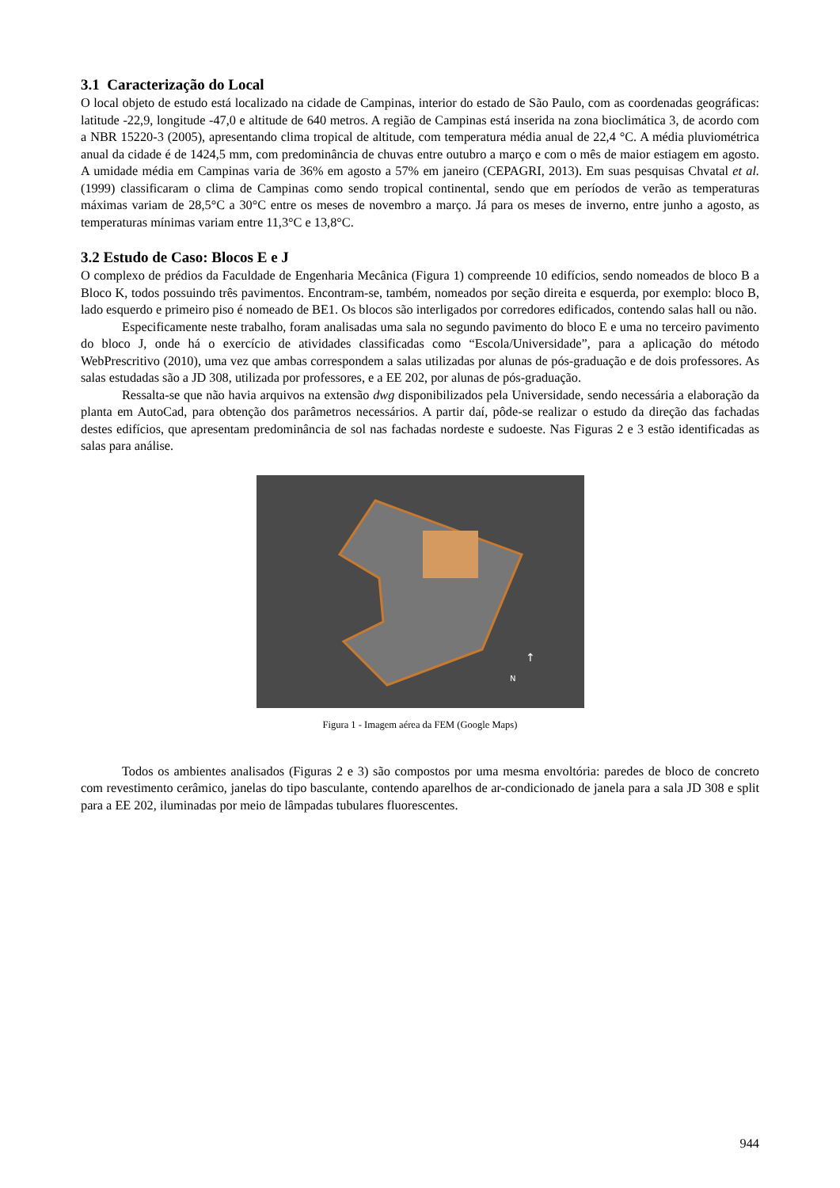3.1 Caracterização do Local
O local objeto de estudo está localizado na cidade de Campinas, interior do estado de São Paulo, com as coordenadas geográficas: latitude -22,9, longitude -47,0 e altitude de 640 metros. A região de Campinas está inserida na zona bioclimática 3, de acordo com a NBR 15220-3 (2005), apresentando clima tropical de altitude, com temperatura média anual de 22,4 °C. A média pluviométrica anual da cidade é de 1424,5 mm, com predominância de chuvas entre outubro a março e com o mês de maior estiagem em agosto. A umidade média em Campinas varia de 36% em agosto a 57% em janeiro (CEPAGRI, 2013). Em suas pesquisas Chvatal et al. (1999) classificaram o clima de Campinas como sendo tropical continental, sendo que em períodos de verão as temperaturas máximas variam de 28,5°C a 30°C entre os meses de novembro a março. Já para os meses de inverno, entre junho a agosto, as temperaturas mínimas variam entre 11,3°C e 13,8°C.
3.2 Estudo de Caso: Blocos E e J
O complexo de prédios da Faculdade de Engenharia Mecânica (Figura 1) compreende 10 edifícios, sendo nomeados de bloco B a Bloco K, todos possuindo três pavimentos. Encontram-se, também, nomeados por seção direita e esquerda, por exemplo: bloco B, lado esquerdo e primeiro piso é nomeado de BE1. Os blocos são interligados por corredores edificados, contendo salas hall ou não.
Especificamente neste trabalho, foram analisadas uma sala no segundo pavimento do bloco E e uma no terceiro pavimento do bloco J, onde há o exercício de atividades classificadas como “Escola/Universidade”, para a aplicação do método WebPrescritivo (2010), uma vez que ambas correspondem a salas utilizadas por alunas de pós-graduação e de dois professores. As salas estudadas são a JD 308, utilizada por professores, e a EE 202, por alunas de pós-graduação.
Ressalta-se que não havia arquivos na extensão dwg disponibilizados pela Universidade, sendo necessária a elaboração da planta em AutoCad, para obtenção dos parâmetros necessários. A partir daí, pôde-se realizar o estudo da direção das fachadas destes edifícios, que apresentam predominância de sol nas fachadas nordeste e sudoeste. Nas Figuras 2 e 3 estão identificadas as salas para análise.
↑
N
Figura 1 - Imagem aérea da FEM (Google Maps)
Todos os ambientes analisados (Figuras 2 e 3) são compostos por uma mesma envoltória: paredes de bloco de concreto com revestimento cerâmico, janelas do tipo basculante, contendo aparelhos de ar-condicionado de janela para a sala JD 308 e split para a EE 202, iluminadas por meio de lâmpadas tubulares fluorescentes.
944